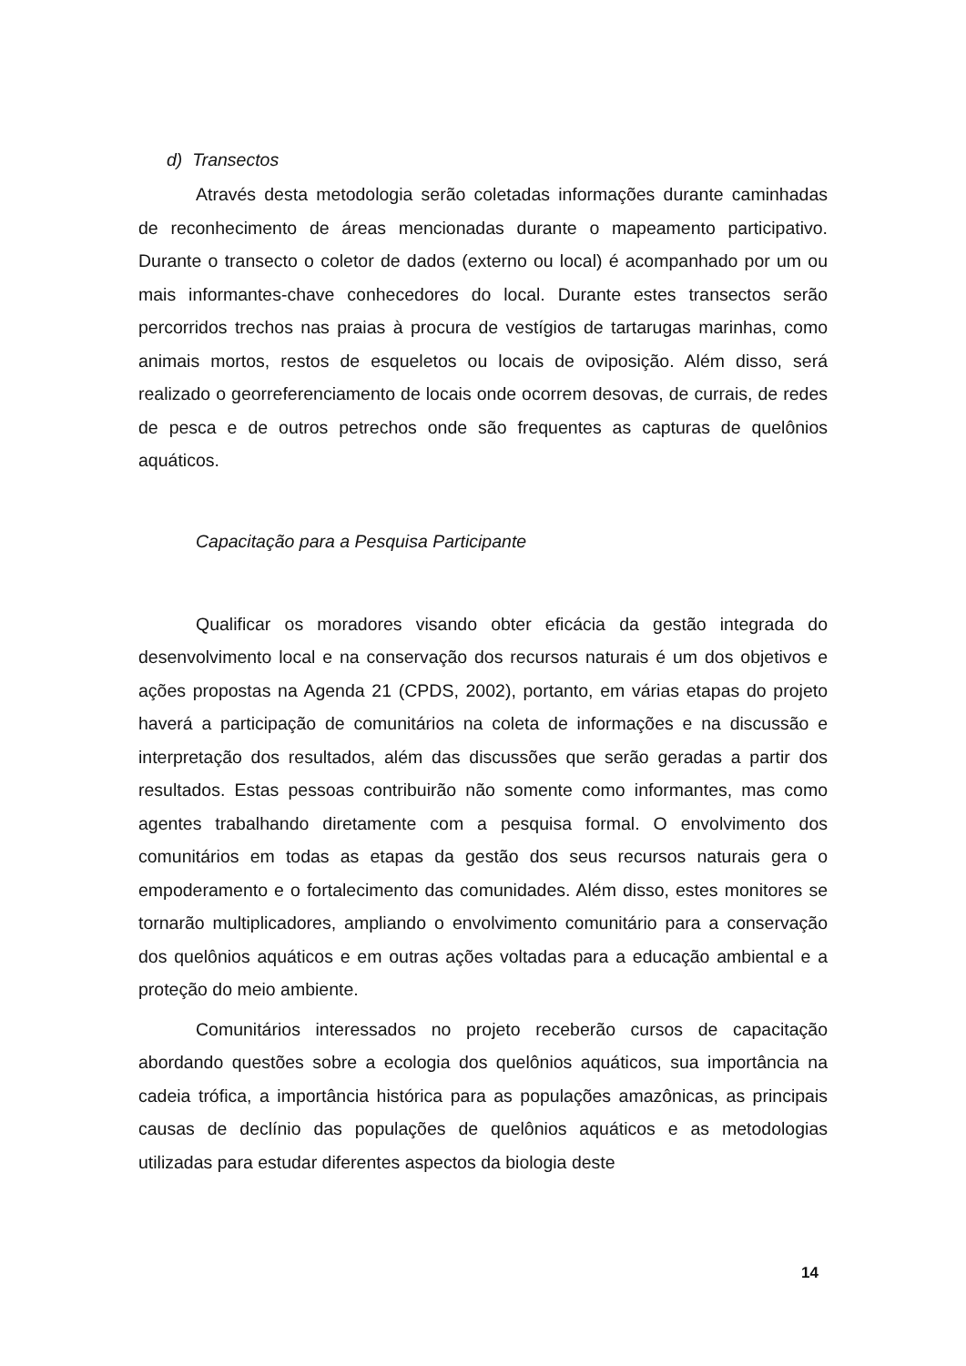d) Transectos
Através desta metodologia serão coletadas informações durante caminhadas de reconhecimento de áreas mencionadas durante o mapeamento participativo. Durante o transecto o coletor de dados (externo ou local) é acompanhado por um ou mais informantes-chave conhecedores do local. Durante estes transectos serão percorridos trechos nas praias à procura de vestígios de tartarugas marinhas, como animais mortos, restos de esqueletos ou locais de oviposição. Além disso, será realizado o georreferenciamento de locais onde ocorrem desovas, de currais, de redes de pesca e de outros petrechos onde são frequentes as capturas de quelônios aquáticos.
Capacitação para a Pesquisa Participante
Qualificar os moradores visando obter eficácia da gestão integrada do desenvolvimento local e na conservação dos recursos naturais é um dos objetivos e ações propostas na Agenda 21 (CPDS, 2002), portanto, em várias etapas do projeto haverá a participação de comunitários na coleta de informações e na discussão e interpretação dos resultados, além das discussões que serão geradas a partir dos resultados. Estas pessoas contribuirão não somente como informantes, mas como agentes trabalhando diretamente com a pesquisa formal. O envolvimento dos comunitários em todas as etapas da gestão dos seus recursos naturais gera o empoderamento e o fortalecimento das comunidades. Além disso, estes monitores se tornarão multiplicadores, ampliando o envolvimento comunitário para a conservação dos quelônios aquáticos e em outras ações voltadas para a educação ambiental e a proteção do meio ambiente.
Comunitários interessados no projeto receberão cursos de capacitação abordando questões sobre a ecologia dos quelônios aquáticos, sua importância na cadeia trófica, a importância histórica para as populações amazônicas, as principais causas de declínio das populações de quelônios aquáticos e as metodologias utilizadas para estudar diferentes aspectos da biologia deste
14